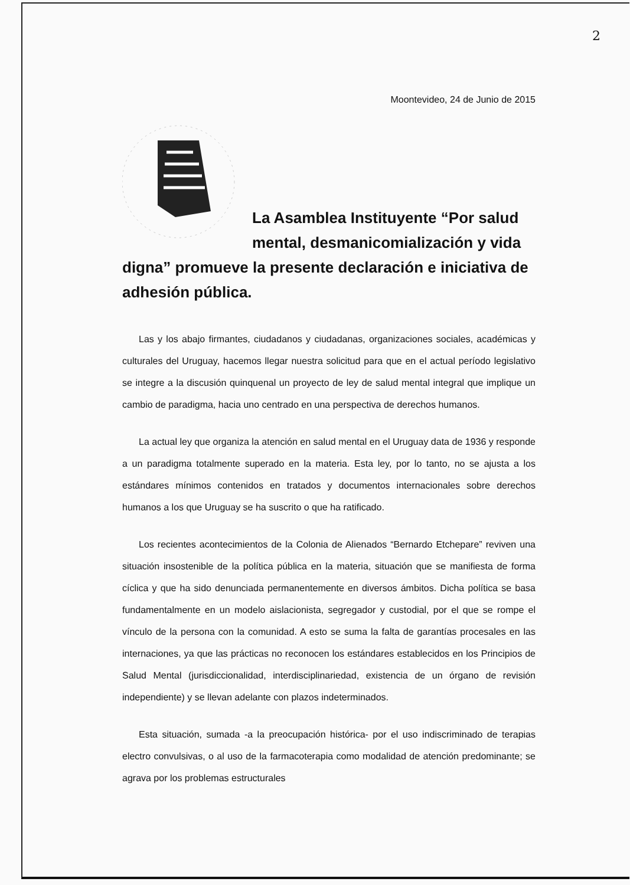2
Moontevideo, 24 de Junio de 2015
La Asamblea Instituyente “Por salud mental, desmanicomialización y vida digna” promueve la presente declaración e iniciativa de adhesión pública.
Las y los abajo firmantes, ciudadanos y ciudadanas, organizaciones sociales, académicas y culturales del Uruguay, hacemos llegar nuestra solicitud para que en el actual período legislativo se integre a la discusión quinquenal un proyecto de ley de salud mental integral que implique un cambio de paradigma, hacia uno centrado en una perspectiva de derechos humanos.
La actual ley que organiza la atención en salud mental en el Uruguay data de 1936 y responde a un paradigma totalmente superado en la materia. Esta ley, por lo tanto, no se ajusta a los estándares mínimos contenidos en tratados y documentos internacionales sobre derechos humanos a los que Uruguay se ha suscrito o que ha ratificado.
Los recientes acontecimientos de la Colonia de Alienados “Bernardo Etchepare” reviven una situación insostenible de la política pública en la materia, situación que se manifiesta de forma cíclica y que ha sido denunciada permanentemente en diversos ámbitos. Dicha política se basa fundamentalmente en un modelo aislacionista, segregador y custodial, por el que se rompe el vínculo de la persona con la comunidad. A esto se suma la falta de garantías procesales en las internaciones, ya que las prácticas no reconocen los estándares establecidos en los Principios de Salud Mental (jurisdiccionalidad, interdisciplinariedad, existencia de un órgano de revisión independiente) y se llevan adelante con plazos indeterminados.
Esta situación, sumada -a la preocupación histórica- por el uso indiscriminado de terapias electro convulsivas, o al uso de la farmacoterapia como modalidad de atención predominante; se agrava por los problemas estructurales